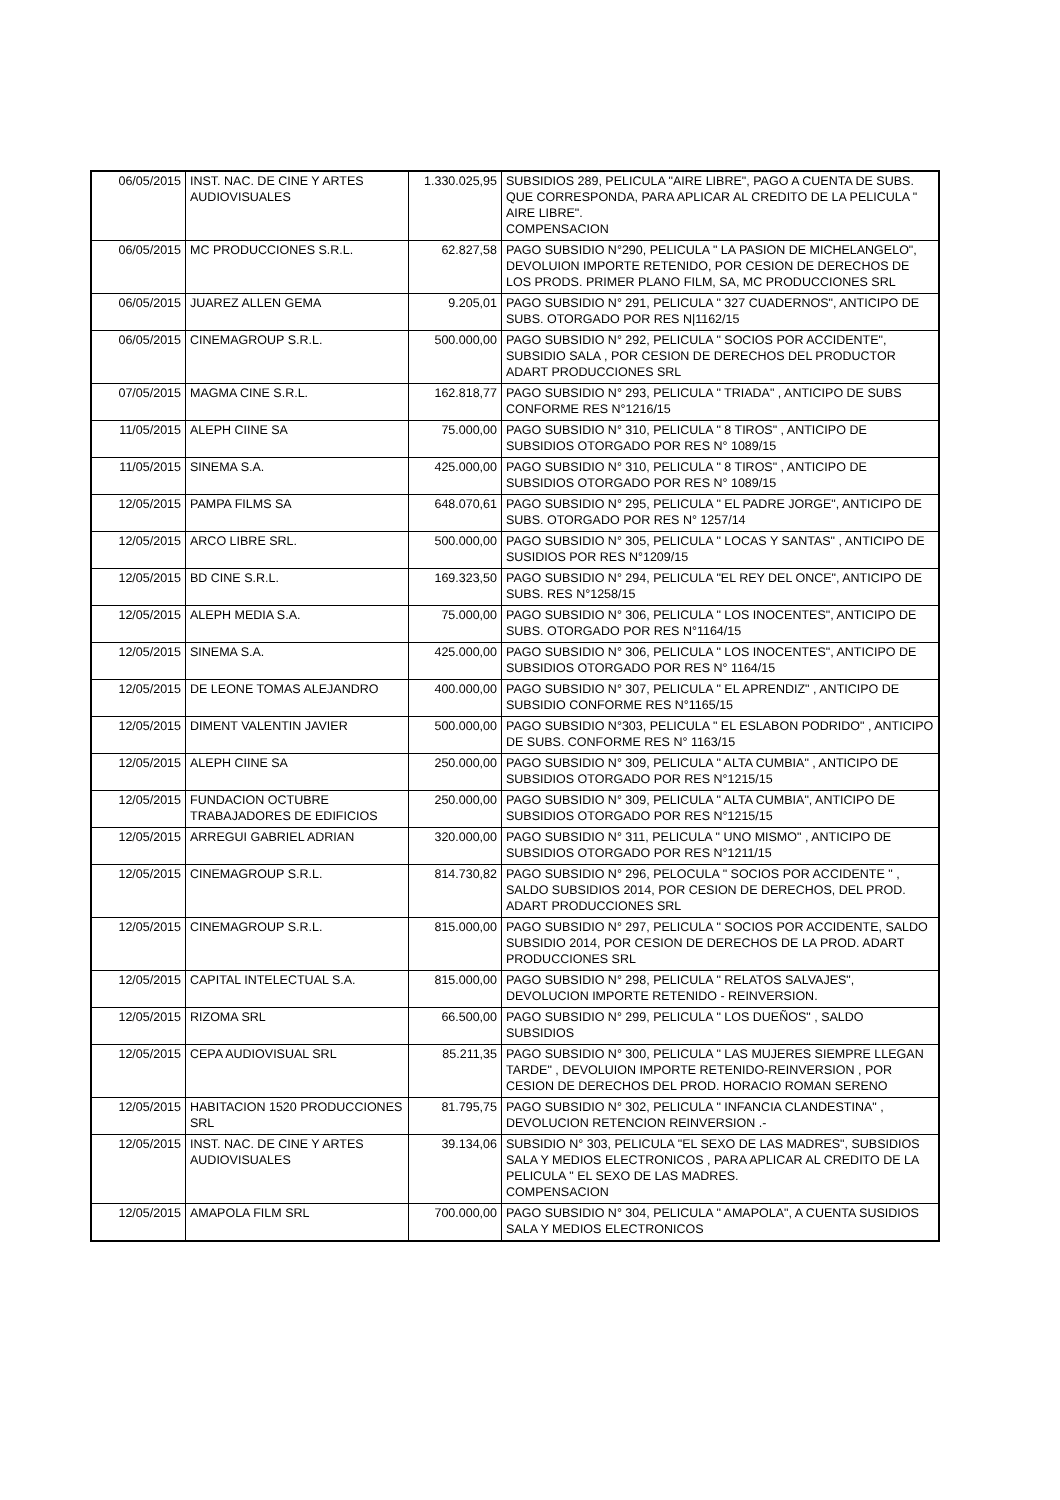| 06/05/2015 | INST. NAC. DE CINE Y ARTES AUDIOVISUALES | 1.330.025,95 | SUBSIDIOS 289, PELICULA "AIRE LIBRE", PAGO A CUENTA DE SUBS. QUE CORRESPONDA, PARA APLICAR AL CREDITO DE LA PELICULA " AIRE LIBRE". COMPENSACION |
| 06/05/2015 | MC PRODUCCIONES S.R.L. | 62.827,58 | PAGO SUBSIDIO N°290, PELICULA " LA PASION DE MICHELANGELO", DEVOLUION IMPORTE RETENIDO, POR CESION DE DERECHOS DE LOS PRODS. PRIMER PLANO FILM, SA, MC PRODUCCIONES SRL |
| 06/05/2015 | JUAREZ ALLEN GEMA | 9.205,01 | PAGO SUBSIDIO N° 291, PELICULA " 327 CUADERNOS", ANTICIPO DE SUBS. OTORGADO POR RES N/1162/15 |
| 06/05/2015 | CINEMAGROUP S.R.L. | 500.000,00 | PAGO SUBSIDIO N° 292, PELICULA " SOCIOS POR ACCIDENTE", SUBSIDIO SALA , POR CESION DE DERECHOS DEL PRODUCTOR ADART PRODUCCIONES SRL |
| 07/05/2015 | MAGMA CINE S.R.L. | 162.818,77 | PAGO SUBSIDIO N° 293, PELICULA " TRIADA" , ANTICIPO DE SUBS CONFORME RES N°1216/15 |
| 11/05/2015 | ALEPH CIINE SA | 75.000,00 | PAGO SUBSIDIO N° 310, PELICULA " 8 TIROS" , ANTICIPO DE SUBSIDIOS OTORGADO POR RES N° 1089/15 |
| 11/05/2015 | SINEMA S.A. | 425.000,00 | PAGO SUBSIDIO N° 310, PELICULA " 8 TIROS" , ANTICIPO DE SUBSIDIOS OTORGADO POR RES N° 1089/15 |
| 12/05/2015 | PAMPA FILMS SA | 648.070,61 | PAGO SUBSIDIO N° 295, PELICULA " EL PADRE JORGE", ANTICIPO DE SUBS. OTORGADO POR RES N° 1257/14 |
| 12/05/2015 | ARCO LIBRE SRL. | 500.000,00 | PAGO SUBSIDIO N° 305, PELICULA " LOCAS Y SANTAS" , ANTICIPO DE SUSIDIOS POR RES N°1209/15 |
| 12/05/2015 | BD CINE S.R.L. | 169.323,50 | PAGO SUBSIDIO N° 294, PELICULA "EL REY DEL ONCE", ANTICIPO DE SUBS. RES N°1258/15 |
| 12/05/2015 | ALEPH MEDIA S.A. | 75.000,00 | PAGO SUBSIDIO N° 306, PELICULA " LOS INOCENTES", ANTICIPO DE SUBS. OTORGADO POR RES N°1164/15 |
| 12/05/2015 | SINEMA S.A. | 425.000,00 | PAGO SUBSIDIO N° 306, PELICULA " LOS INOCENTES", ANTICIPO DE SUBSIDIOS OTORGADO POR RES N° 1164/15 |
| 12/05/2015 | DE LEONE TOMAS ALEJANDRO | 400.000,00 | PAGO SUBSIDIO N° 307, PELICULA " EL APRENDIZ" , ANTICIPO DE SUBSIDIO CONFORME RES N°1165/15 |
| 12/05/2015 | DIMENT VALENTIN JAVIER | 500.000,00 | PAGO SUBSIDIO N°303, PELICULA " EL ESLABON PODRIDO" , ANTICIPO DE SUBS. CONFORME RES N° 1163/15 |
| 12/05/2015 | ALEPH CIINE SA | 250.000,00 | PAGO SUBSIDIO N° 309, PELICULA " ALTA CUMBIA" , ANTICIPO DE SUBSIDIOS OTORGADO POR RES N°1215/15 |
| 12/05/2015 | FUNDACION OCTUBRE TRABAJADORES DE EDIFICIOS | 250.000,00 | PAGO SUBSIDIO N° 309, PELICULA " ALTA CUMBIA", ANTICIPO DE SUBSIDIOS OTORGADO POR RES N°1215/15 |
| 12/05/2015 | ARREGUI GABRIEL ADRIAN | 320.000,00 | PAGO SUBSIDIO N° 311, PELICULA " UNO MISMO" , ANTICIPO DE SUBSIDIOS OTORGADO POR RES N°1211/15 |
| 12/05/2015 | CINEMAGROUP S.R.L. | 814.730,82 | PAGO SUBSIDIO N° 296, PELOCULA " SOCIOS POR ACCIDENTE " , SALDO SUBSIDIOS 2014, POR CESION DE DERECHOS, DEL PROD. ADART PRODUCCIONES SRL |
| 12/05/2015 | CINEMAGROUP S.R.L. | 815.000,00 | PAGO SUBSIDIO N° 297, PELICULA " SOCIOS POR ACCIDENTE, SALDO SUBSIDIO 2014, POR CESION DE DERECHOS DE LA PROD. ADART PRODUCCIONES SRL |
| 12/05/2015 | CAPITAL INTELECTUAL S.A. | 815.000,00 | PAGO SUBSIDIO N° 298, PELICULA " RELATOS SALVAJES", DEVOLUCION IMPORTE RETENIDO - REINVERSION. |
| 12/05/2015 | RIZOMA SRL | 66.500,00 | PAGO SUBSIDIO N° 299, PELICULA " LOS DUEÑOS" , SALDO SUBSIDIOS |
| 12/05/2015 | CEPA AUDIOVISUAL SRL | 85.211,35 | PAGO SUBSIDIO N° 300, PELICULA " LAS MUJERES SIEMPRE LLEGAN TARDE" , DEVOLUION IMPORTE RETENIDO-REINVERSION , POR CESION DE DERECHOS DEL PROD. HORACIO ROMAN SERENO |
| 12/05/2015 | HABITACION 1520 PRODUCCIONES SRL | 81.795,75 | PAGO SUBSIDIO N° 302, PELICULA " INFANCIA CLANDESTINA" , DEVOLUCION RETENCION REINVERSION .- |
| 12/05/2015 | INST. NAC. DE CINE Y ARTES AUDIOVISUALES | 39.134,06 | SUBSIDIO N° 303, PELICULA "EL SEXO DE LAS MADRES", SUBSIDIOS SALA Y MEDIOS ELECTRONICOS , PARA APLICAR AL CREDITO DE LA PELICULA " EL SEXO DE LAS MADRES. COMPENSACION |
| 12/05/2015 | AMAPOLA FILM SRL | 700.000,00 | PAGO SUBSIDIO N° 304, PELICULA " AMAPOLA", A CUENTA SUSIDIOS SALA Y MEDIOS ELECTRONICOS |